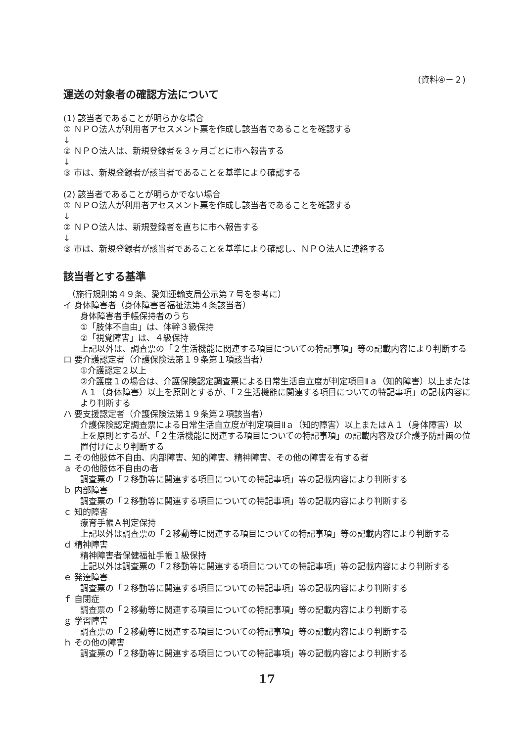(資料④－２)
運送の対象者の確認方法について
(1) 該当者であることが明らかな場合
① ＮＰＯ法人が利用者アセスメント票を作成し該当者であることを確認する
↓
② ＮＰＯ法人は、新規登録者を３ヶ月ごとに市へ報告する
↓
③ 市は、新規登録者が該当者であることを基準により確認する
(2) 該当者であることが明らかでない場合
① ＮＰＯ法人が利用者アセスメント票を作成し該当者であることを確認する
↓
② ＮＰＯ法人は、新規登録者を直ちに市へ報告する
↓
③ 市は、新規登録者が該当者であることを基準により確認し、ＮＰＯ法人に連絡する
該当者とする基準
（施行規則第４９条、愛知運輸支局公示第７号を参考に）
イ 身体障害者（身体障害者福祉法第４条該当者）
身体障害者手帳保持者のうち
①「肢体不自由」は、体幹３級保持
②「視覚障害」は、４級保持
上記以外は、調査票の「２生活機能に関連する項目についての特記事項」等の記載内容により判断する
ロ 要介護認定者（介護保険法第１９条第１項該当者）
①介護認定２以上
②介護度１の場合は、介護保険認定調査票による日常生活自立度が判定項目Ⅱａ（知的障害）以上またはＡ１（身体障害）以上を原則とするが、「２生活機能に関連する項目についての特記事項」の記載内容により判断する
ハ 要支援認定者（介護保険法第１９条第２項該当者）
介護保険認定調査票による日常生活自立度が判定項目Ⅱａ（知的障害）以上またはＡ１（身体障害）以上を原則とするが、「２生活機能に関連する項目についての特記事項」の記載内容及び介護予防計画の位置付けにより判断する
ニ その他肢体不自由、内部障害、知的障害、精神障害、その他の障害を有する者
ａ その他肢体不自由の者
調査票の「２移動等に関連する項目についての特記事項」等の記載内容により判断する
ｂ 内部障害
調査票の「２移動等に関連する項目についての特記事項」等の記載内容により判断する
ｃ 知的障害
療育手帳Ａ判定保持
上記以外は調査票の「２移動等に関連する項目についての特記事項」等の記載内容により判断する
ｄ 精神障害
精神障害者保健福祉手帳１級保持
上記以外は調査票の「２移動等に関連する項目についての特記事項」等の記載内容により判断する
ｅ 発達障害
調査票の「２移動等に関連する項目についての特記事項」等の記載内容により判断する
ｆ 自閉症
調査票の「２移動等に関連する項目についての特記事項」等の記載内容により判断する
ｇ 学習障害
調査票の「２移動等に関連する項目についての特記事項」等の記載内容により判断する
ｈ その他の障害
調査票の「２移動等に関連する項目についての特記事項」等の記載内容により判断する
17